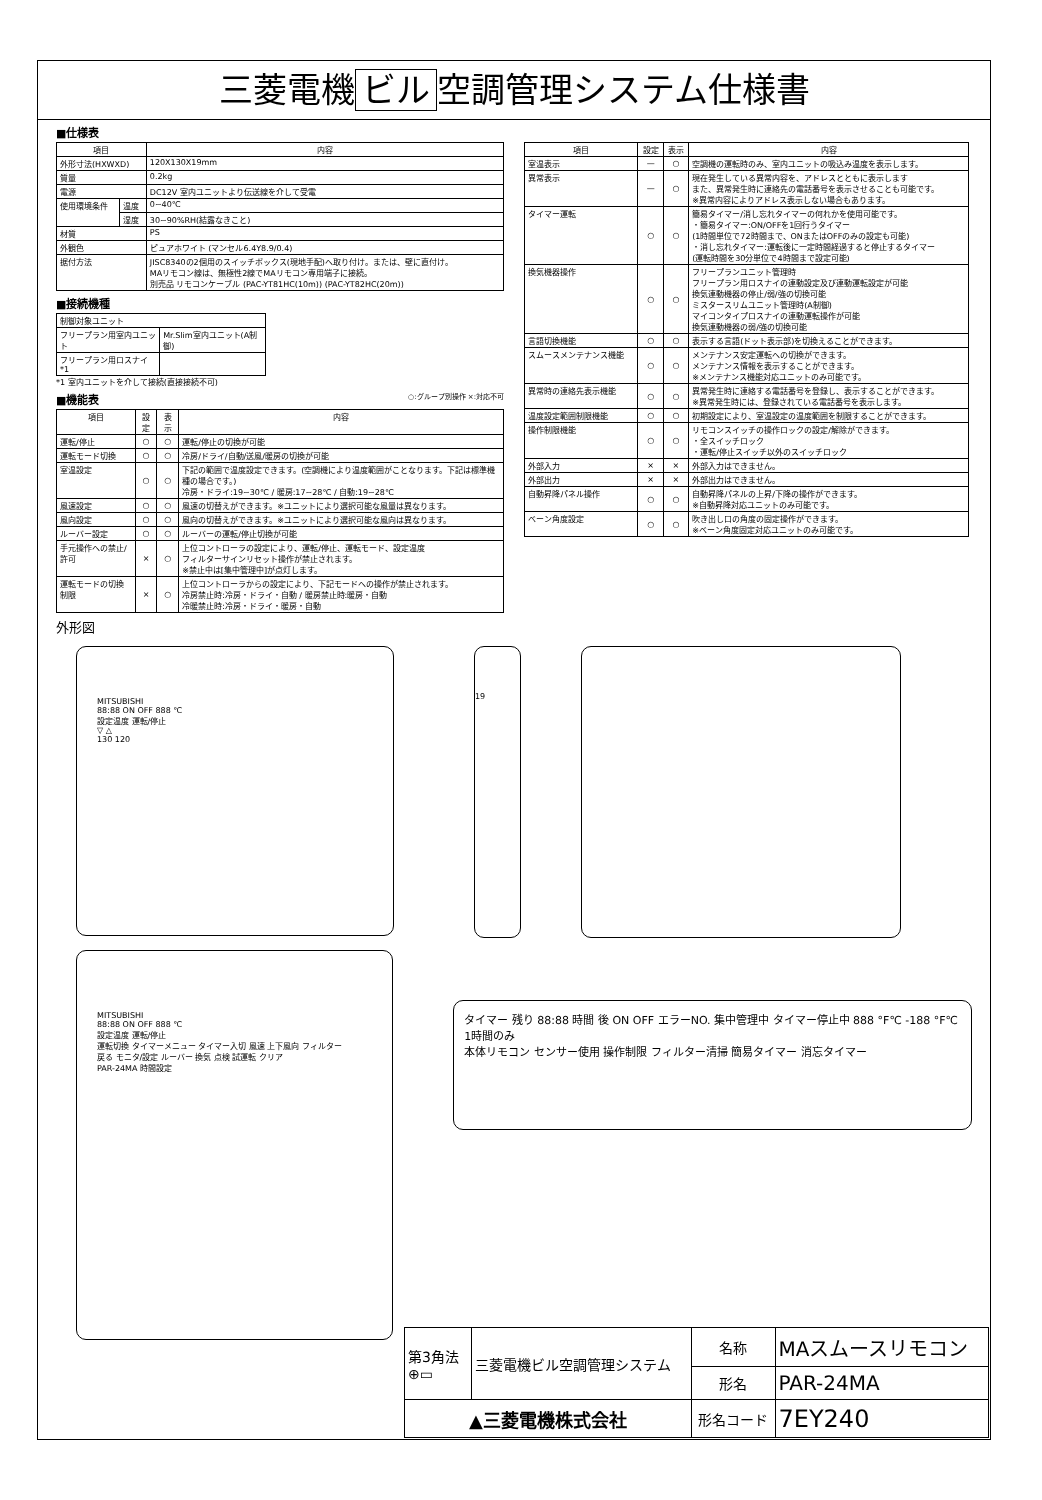三菱電機 ビル 空調管理システム仕様書
■仕様表
| 項目 | | 内容 |
| --- | --- | --- |
| 外形寸法(HXWXD) | | 120X130X19mm |
| 質量 | | 0.2kg |
| 電源 | | DC12V 室内ユニットより伝送線を介して受電 |
| 使用環境条件 | 温度 | 0~40℃ |
| | 湿度 | 30~90%RH(結露なきこと) |
| 材質 | | PS |
| 外観色 | | ピュアホワイト (マンセル6.4Y8.9/0.4) |
| 据付方法 | | JISC8340の2個用のスイッチボックス(現地手配)へ取り付け。または、壁に直付け。 MAリモコン線は、無極性2線でMAリモコン専用端子に接続。 別売品 リモコンケーブル (PAC-YT81HC(10m)) (PAC-YT82HC(20m)) |
■接続機種
| 制御対象ユニット | |
| フリープラン用室内ユニット | Mr.Slim室内ユニット(A制御) |
| フリープラン用ロスナイ *1 | |
*1 室内ユニットを介して接続(直接接続不可)
■機能表 ○:グループ別操作 ×:対応不可
| 項目 | 設定 | 表示 | 内容 |
| --- | --- | --- | --- |
| 運転/停止 | ○ | ○ | 運転/停止の切換が可能 |
| 運転モード切換 | ○ | ○ | 冷房/ドライ/自動/送風/暖房の切換が可能 |
| 室温設定 | ○ | ○ | 下記の範囲で温度設定できます。(空調機により温度範囲がことなります。下記は標準機種の場合です。) 冷房・ドライ:19~30℃ / 暖房:17~28℃ / 自動:19~28℃ |
| 風速設定 | ○ | ○ | 風速の切替えができます。※ユニットにより選択可能な風量は異なります。 |
| 風向設定 | ○ | ○ | 風向の切替えができます。※ユニットにより選択可能な風向は異なります。 |
| ルーバー設定 | ○ | ○ | ルーバーの運転/停止切換が可能 |
| 手元操作への禁止/許可 | × | ○ | 上位コントローラの設定により、運転/停止、運転モード、設定温度 フィルターサインリセット操作が禁止されます。 ※禁止中は[集中管理中]が点灯します。 |
| 運転モードの切換制限 | × | ○ | 上位コントローラからの設定により、下記モードへの操作が禁止されます。 冷房禁止時:冷房・ドライ・自動 / 暖房禁止時:暖房・自動 冷暖禁止時:冷房・ドライ・暖房・自動 |
| 項目 | 設定 | 表示 | 内容 |
| --- | --- | --- | --- |
| 室温表示 | — | ○ | 空調機の運転時のみ、室内ユニットの吸込み温度を表示します。 |
| 異常表示 | — | ○ | 現在発生している異常内容を、アドレスとともに表示します また、異常発生時に連絡先の電話番号を表示させることも可能です。 ※異常内容によりアドレス表示しない場合もあります。 |
| タイマー運転 | ○ | ○ | 簡易タイマー/消し忘れタイマーの何れかを使用可能です。 ・簡易タイマー:ON/OFFを1回行うタイマー (1時間単位で72時間まで、ONまたはOFFのみの設定も可能) ・消し忘れタイマー:運転後に一定時間経過すると停止するタイマー (運転時間を30分単位で4時間まで設定可能) |
| 換気機器操作 | ○ | ○ | フリープランユニット管理時 フリープラン用ロスナイの連動設定及び連動運転設定が可能 換気連動機器の停止/弱/強の切換可能 ミスタースリムユニット管理時(A制御) マイコンタイプロスナイの連動運転操作が可能 換気連動機器の弱/強の切換可能 |
| 言語切換機能 | ○ | ○ | 表示する言語(ドット表示部)を切換えることができます。 |
| スムースメンテナンス機能 | ○ | ○ | メンテナンス安定運転への切換ができます。 メンテナンス情報を表示することができます。 ※メンテナンス機能対応ユニットのみ可能です。 |
| 異常時の連絡先表示機能 | ○ | ○ | 異常発生時に連絡する電話番号を登録し、表示することができます。 ※異常発生時には、登録されている電話番号を表示します。 |
| 温度設定範囲制限機能 | ○ | ○ | 初期設定により、室温設定の温度範囲を制限することができます。 |
| 操作制限機能 | ○ | ○ | リモコンスイッチの操作ロックの設定/解除ができます。 ・全スイッチロック ・運転/停止スイッチ以外のスイッチロック |
| 外部入力 | × | × | 外部入力はできません。 |
| 外部出力 | × | × | 外部出力はできません。 |
| 自動昇降パネル操作 | ○ | ○ | 自動昇降パネルの上昇/下降の操作ができます。 ※自動昇降対応ユニットのみ可能です。 |
| ベーン角度設定 | ○ | ○ | 吹き出し口の角度の固定操作ができます。 ※ベーン角度固定対応ユニットのみ可能です。 |
外形図
MITSUBISHI
88:88 ON OFF 888 ℃
設定温度 運転/停止
▽ △
130 120
19
MITSUBISHI
88:88 ON OFF 888 ℃
設定温度 運転/停止
運転切換 タイマーメニュー タイマー入切 風速 上下風向 フィルター
戻る モニタ/設定 ルーバー 換気 点検 試運転 クリア
PAR-24MA 時間設定
タイマー 残り 88:88 時間 後 ON OFF エラーNO. 集中管理中 タイマー停止中 888 °F℃ -188 °F℃ 1時間のみ
本体リモコン センサー使用 操作制限 フィルター清掃 簡易タイマー 消忘タイマー
| 第3角法 ⊕▭ | 三菱電機ビル空調管理システム | 名称 | MAスムースリモコン |
| | | 形名 | PAR-24MA |
| ▲三菱電機株式会社 | | 形名コード | 7EY240 |